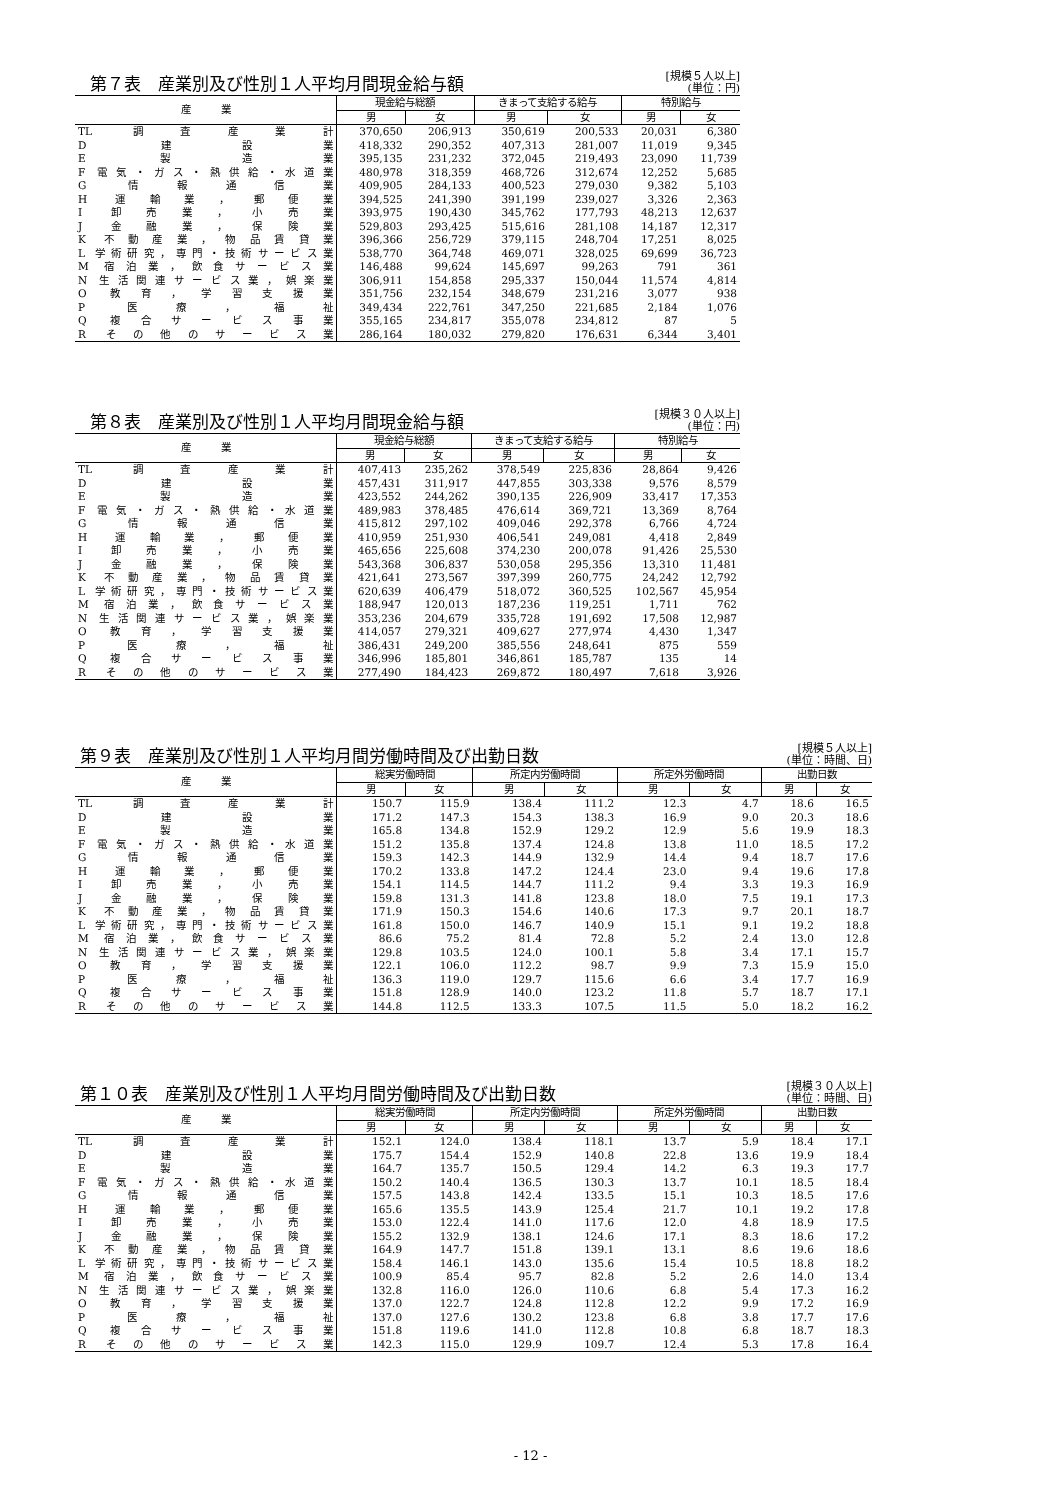第７表　産業別及び性別１人平均月間現金給与額
[規模５人以上]
(単位：円)
| 産 業 | 現金給与総額 | | きまって支給する給与 | | 特別給与 | |
| --- | --- | --- | --- | --- | --- | --- |
| | 男 | 女 | 男 | 女 | 男 | 女 |
| TL 調査産業計 | 370,650 | 206,913 | 350,619 | 200,533 | 20,031 | 6,380 |
| D 建設業 | 418,332 | 290,352 | 407,313 | 281,007 | 11,019 | 9,345 |
| E 製造業 | 395,135 | 231,232 | 372,045 | 219,493 | 23,090 | 11,739 |
| F 電気・ガス・熱供給・水道業 | 480,978 | 318,359 | 468,726 | 312,674 | 12,252 | 5,685 |
| G 情報通信業 | 409,905 | 284,133 | 400,523 | 279,030 | 9,382 | 5,103 |
| H 運輸業，郵便業 | 394,525 | 241,390 | 391,199 | 239,027 | 3,326 | 2,363 |
| I 卸売業，小売業 | 393,975 | 190,430 | 345,762 | 177,793 | 48,213 | 12,637 |
| J 金融業，保険業 | 529,803 | 293,425 | 515,616 | 281,108 | 14,187 | 12,317 |
| K 不動産業，物品賃貸業 | 396,366 | 256,729 | 379,115 | 248,704 | 17,251 | 8,025 |
| L 学術研究，専門・技術サービス業 | 538,770 | 364,748 | 469,071 | 328,025 | 69,699 | 36,723 |
| M 宿泊業，飲食サービス業 | 146,488 | 99,624 | 145,697 | 99,263 | 791 | 361 |
| N 生活関連サービス業，娯楽業 | 306,911 | 154,858 | 295,337 | 150,044 | 11,574 | 4,814 |
| O 教育，学習支援業 | 351,756 | 232,154 | 348,679 | 231,216 | 3,077 | 938 |
| P 医療，福祉 | 349,434 | 222,761 | 347,250 | 221,685 | 2,184 | 1,076 |
| Q 複合サービス事業 | 355,165 | 234,817 | 355,078 | 234,812 | 87 | 5 |
| R その他のサービス業 | 286,164 | 180,032 | 279,820 | 176,631 | 6,344 | 3,401 |
第８表　産業別及び性別１人平均月間現金給与額
[規模３０人以上]
(単位：円)
| 産 業 | 現金給与総額 | | きまって支給する給与 | | 特別給与 | |
| --- | --- | --- | --- | --- | --- | --- |
| | 男 | 女 | 男 | 女 | 男 | 女 |
| TL 調査産業計 | 407,413 | 235,262 | 378,549 | 225,836 | 28,864 | 9,426 |
| D 建設業 | 457,431 | 311,917 | 447,855 | 303,338 | 9,576 | 8,579 |
| E 製造業 | 423,552 | 244,262 | 390,135 | 226,909 | 33,417 | 17,353 |
| F 電気・ガス・熱供給・水道業 | 489,983 | 378,485 | 476,614 | 369,721 | 13,369 | 8,764 |
| G 情報通信業 | 415,812 | 297,102 | 409,046 | 292,378 | 6,766 | 4,724 |
| H 運輸業，郵便業 | 410,959 | 251,930 | 406,541 | 249,081 | 4,418 | 2,849 |
| I 卸売業，小売業 | 465,656 | 225,608 | 374,230 | 200,078 | 91,426 | 25,530 |
| J 金融業，保険業 | 543,368 | 306,837 | 530,058 | 295,356 | 13,310 | 11,481 |
| K 不動産業，物品賃貸業 | 421,641 | 273,567 | 397,399 | 260,775 | 24,242 | 12,792 |
| L 学術研究，専門・技術サービス業 | 620,639 | 406,479 | 518,072 | 360,525 | 102,567 | 45,954 |
| M 宿泊業，飲食サービス業 | 188,947 | 120,013 | 187,236 | 119,251 | 1,711 | 762 |
| N 生活関連サービス業，娯楽業 | 353,236 | 204,679 | 335,728 | 191,692 | 17,508 | 12,987 |
| O 教育，学習支援業 | 414,057 | 279,321 | 409,627 | 277,974 | 4,430 | 1,347 |
| P 医療，福祉 | 386,431 | 249,200 | 385,556 | 248,641 | 875 | 559 |
| Q 複合サービス事業 | 346,996 | 185,801 | 346,861 | 185,787 | 135 | 14 |
| R その他のサービス業 | 277,490 | 184,423 | 269,872 | 180,497 | 7,618 | 3,926 |
第９表　産業別及び性別１人平均月間労働時間及び出勤日数
[規模５人以上]
(単位：時間、日)
| 産 業 | 総実労働時間 | | 所定内労働時間 | | 所定外労働時間 | | 出勤日数 | |
| --- | --- | --- | --- | --- | --- | --- | --- | --- |
| | 男 | 女 | 男 | 女 | 男 | 女 | 男 | 女 |
| TL 調査産業計 | 150.7 | 115.9 | 138.4 | 111.2 | 12.3 | 4.7 | 18.6 | 16.5 |
| D 建設業 | 171.2 | 147.3 | 154.3 | 138.3 | 16.9 | 9.0 | 20.3 | 18.6 |
| E 製造業 | 165.8 | 134.8 | 152.9 | 129.2 | 12.9 | 5.6 | 19.9 | 18.3 |
| F 電気・ガス・熱供給・水道業 | 151.2 | 135.8 | 137.4 | 124.8 | 13.8 | 11.0 | 18.5 | 17.2 |
| G 情報通信業 | 159.3 | 142.3 | 144.9 | 132.9 | 14.4 | 9.4 | 18.7 | 17.6 |
| H 運輸業，郵便業 | 170.2 | 133.8 | 147.2 | 124.4 | 23.0 | 9.4 | 19.6 | 17.8 |
| I 卸売業，小売業 | 154.1 | 114.5 | 144.7 | 111.2 | 9.4 | 3.3 | 19.3 | 16.9 |
| J 金融業，保険業 | 159.8 | 131.3 | 141.8 | 123.8 | 18.0 | 7.5 | 19.1 | 17.3 |
| K 不動産業，物品賃貸業 | 171.9 | 150.3 | 154.6 | 140.6 | 17.3 | 9.7 | 20.1 | 18.7 |
| L 学術研究，専門・技術サービス業 | 161.8 | 150.0 | 146.7 | 140.9 | 15.1 | 9.1 | 19.2 | 18.8 |
| M 宿泊業，飲食サービス業 | 86.6 | 75.2 | 81.4 | 72.8 | 5.2 | 2.4 | 13.0 | 12.8 |
| N 生活関連サービス業，娯楽業 | 129.8 | 103.5 | 124.0 | 100.1 | 5.8 | 3.4 | 17.1 | 15.7 |
| O 教育，学習支援業 | 122.1 | 106.0 | 112.2 | 98.7 | 9.9 | 7.3 | 15.9 | 15.0 |
| P 医療，福祉 | 136.3 | 119.0 | 129.7 | 115.6 | 6.6 | 3.4 | 17.7 | 16.9 |
| Q 複合サービス事業 | 151.8 | 128.9 | 140.0 | 123.2 | 11.8 | 5.7 | 18.7 | 17.1 |
| R その他のサービス業 | 144.8 | 112.5 | 133.3 | 107.5 | 11.5 | 5.0 | 18.2 | 16.2 |
第１０表　産業別及び性別１人平均月間労働時間及び出勤日数
[規模３０人以上]
(単位：時間、日)
| 産 業 | 総実労働時間 | | 所定内労働時間 | | 所定外労働時間 | | 出勤日数 | |
| --- | --- | --- | --- | --- | --- | --- | --- | --- |
| | 男 | 女 | 男 | 女 | 男 | 女 | 男 | 女 |
| TL 調査産業計 | 152.1 | 124.0 | 138.4 | 118.1 | 13.7 | 5.9 | 18.4 | 17.1 |
| D 建設業 | 175.7 | 154.4 | 152.9 | 140.8 | 22.8 | 13.6 | 19.9 | 18.4 |
| E 製造業 | 164.7 | 135.7 | 150.5 | 129.4 | 14.2 | 6.3 | 19.3 | 17.7 |
| F 電気・ガス・熱供給・水道業 | 150.2 | 140.4 | 136.5 | 130.3 | 13.7 | 10.1 | 18.5 | 18.4 |
| G 情報通信業 | 157.5 | 143.8 | 142.4 | 133.5 | 15.1 | 10.3 | 18.5 | 17.6 |
| H 運輸業，郵便業 | 165.6 | 135.5 | 143.9 | 125.4 | 21.7 | 10.1 | 19.2 | 17.8 |
| I 卸売業，小売業 | 153.0 | 122.4 | 141.0 | 117.6 | 12.0 | 4.8 | 18.9 | 17.5 |
| J 金融業，保険業 | 155.2 | 132.9 | 138.1 | 124.6 | 17.1 | 8.3 | 18.6 | 17.2 |
| K 不動産業，物品賃貸業 | 164.9 | 147.7 | 151.8 | 139.1 | 13.1 | 8.6 | 19.6 | 18.6 |
| L 学術研究，専門・技術サービス業 | 158.4 | 146.1 | 143.0 | 135.6 | 15.4 | 10.5 | 18.8 | 18.2 |
| M 宿泊業，飲食サービス業 | 100.9 | 85.4 | 95.7 | 82.8 | 5.2 | 2.6 | 14.0 | 13.4 |
| N 生活関連サービス業，娯楽業 | 132.8 | 116.0 | 126.0 | 110.6 | 6.8 | 5.4 | 17.3 | 16.2 |
| O 教育，学習支援業 | 137.0 | 122.7 | 124.8 | 112.8 | 12.2 | 9.9 | 17.2 | 16.9 |
| P 医療，福祉 | 137.0 | 127.6 | 130.2 | 123.8 | 6.8 | 3.8 | 17.7 | 17.6 |
| Q 複合サービス事業 | 151.8 | 119.6 | 141.0 | 112.8 | 10.8 | 6.8 | 18.7 | 18.3 |
| R その他のサービス業 | 142.3 | 115.0 | 129.9 | 109.7 | 12.4 | 5.3 | 17.8 | 16.4 |
- 12 -